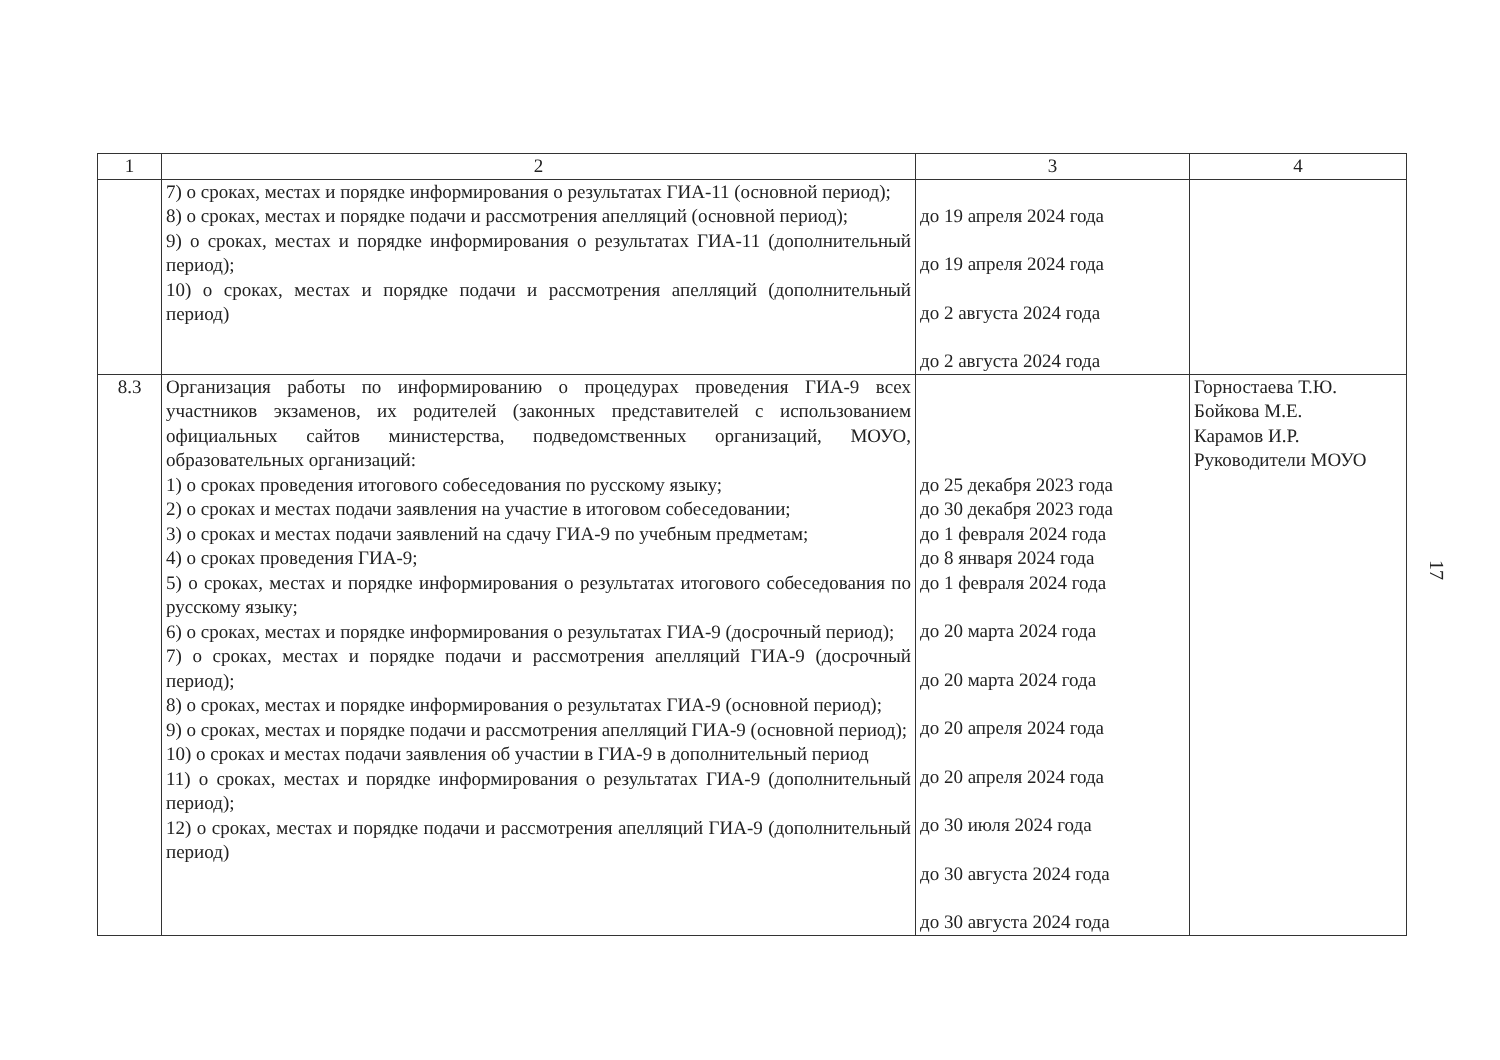| 1 | 2 | 3 | 4 |
| --- | --- | --- | --- |
| | 7) о сроках, местах и порядке информирования о результатах ГИА-11 (основной период); 8) о сроках, местах и порядке подачи и рассмотрения апелляций (основной период); 9) о сроках, местах и порядке информирования о результатах ГИА-11 (дополнительный период); 10) о сроках, местах и порядке подачи и рассмотрения апелляций (дополнительный период) | до 19 апреля 2024 года до 19 апреля 2024 года до 2 августа 2024 года до 2 августа 2024 года | |
| 8.3 | Организация работы по информированию о процедурах проведения ГИА-9 всех участников экзаменов, их родителей (законных представителей с использованием официальных сайтов министерства, подведомственных организаций, МОУО, образовательных организаций: 1) о сроках проведения итогового собеседования по русскому языку; 2) о сроках и местах подачи заявления на участие в итоговом собеседовании; 3) о сроках и местах подачи заявлений на сдачу ГИА-9 по учебным предметам; 4) о сроках проведения ГИА-9; 5) о сроках, местах и порядке информирования о результатах итогового собеседования по русскому языку; 6) о сроках, местах и порядке информирования о результатах ГИА-9 (досрочный период); 7) о сроках, местах и порядке подачи и рассмотрения апелляций ГИА-9 (досрочный период); 8) о сроках, местах и порядке информирования о результатах ГИА-9 (основной период); 9) о сроках, местах и порядке подачи и рассмотрения апелляций ГИА-9 (основной период); 10) о сроках и местах подачи заявления об участии в ГИА-9 в дополнительный период 11) о сроках, местах и порядке информирования о результатах ГИА-9 (дополнительный период); 12) о сроках, местах и порядке подачи и рассмотрения апелляций ГИА-9 (дополнительный период) | до 25 декабря 2023 года до 30 декабря 2023 года до 1 февраля 2024 года до 8 января 2024 года до 1 февраля 2024 года до 20 марта 2024 года до 20 марта 2024 года до 20 апреля 2024 года до 20 апреля 2024 года до 30 июля 2024 года до 30 августа 2024 года до 30 августа 2024 года | Горностаева Т.Ю. Бойкова М.Е. Карамов И.Р. Руководители МОУО |
17